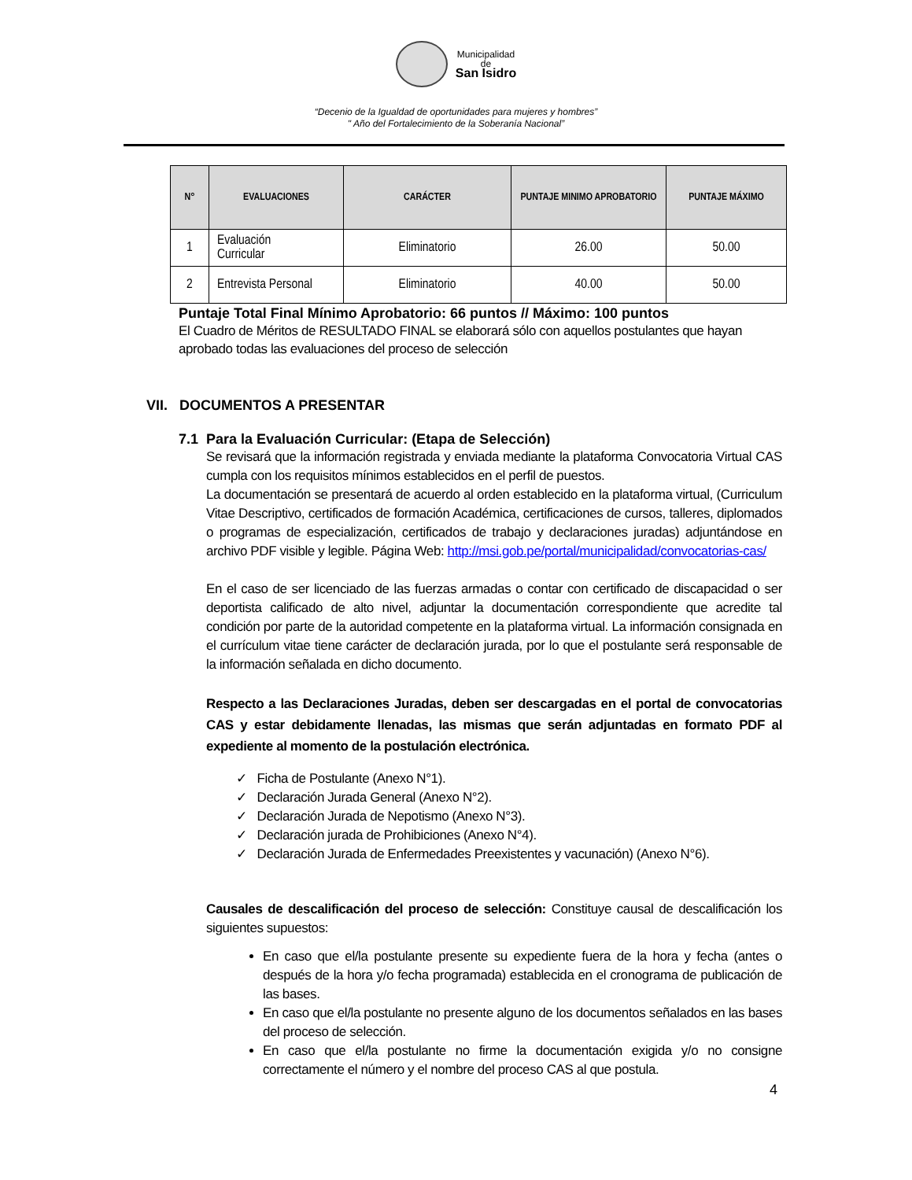Municipalidad
de
San Isidro
“Decenio de la Igualdad de oportunidades para mujeres y hombres”
" Año del Fortalecimiento de la Soberanía Nacional”
| N° | EVALUACIONES | CARÁCTER | PUNTAJE MINIMO APROBATORIO | PUNTAJE MÁXIMO |
| --- | --- | --- | --- | --- |
| 1 | Evaluación Curricular | Eliminatorio | 26.00 | 50.00 |
| 2 | Entrevista Personal | Eliminatorio | 40.00 | 50.00 |
Puntaje Total Final Mínimo Aprobatorio: 66 puntos // Máximo: 100 puntos
El Cuadro de Méritos de RESULTADO FINAL se elaborará sólo con aquellos postulantes que hayan aprobado todas las evaluaciones del proceso de selección
VII. DOCUMENTOS A PRESENTAR
7.1 Para la Evaluación Curricular: (Etapa de Selección)
Se revisará que la información registrada y enviada mediante la plataforma Convocatoria Virtual CAS cumpla con los requisitos mínimos establecidos en el perfil de puestos.
La documentación se presentará de acuerdo al orden establecido en la plataforma virtual, (Curriculum Vitae Descriptivo, certificados de formación Académica, certificaciones de cursos, talleres, diplomados o programas de especialización, certificados de trabajo y declaraciones juradas) adjuntándose en archivo PDF visible y legible. Página Web: http://msi.gob.pe/portal/municipalidad/convocatorias-cas/
En el caso de ser licenciado de las fuerzas armadas o contar con certificado de discapacidad o ser deportista calificado de alto nivel, adjuntar la documentación correspondiente que acredite tal condición por parte de la autoridad competente en la plataforma virtual. La información consignada en el currículum vitae tiene carácter de declaración jurada, por lo que el postulante será responsable de la información señalada en dicho documento.
Respecto a las Declaraciones Juradas, deben ser descargadas en el portal de convocatorias CAS y estar debidamente llenadas, las mismas que serán adjuntadas en formato PDF al expediente al momento de la postulación electrónica.
✓ Ficha de Postulante (Anexo N°1).
✓ Declaración Jurada General (Anexo N°2).
✓ Declaración Jurada de Nepotismo (Anexo N°3).
✓ Declaración jurada de Prohibiciones (Anexo N°4).
✓ Declaración Jurada de Enfermedades Preexistentes y vacunación) (Anexo N°6).
Causales de descalificación del proceso de selección: Constituye causal de descalificación los siguientes supuestos:
En caso que el/la postulante presente su expediente fuera de la hora y fecha (antes o después de la hora y/o fecha programada) establecida en el cronograma de publicación de las bases.
En caso que el/la postulante no presente alguno de los documentos señalados en las bases del proceso de selección.
En caso que el/la postulante no firme la documentación exigida y/o no consigne correctamente el número y el nombre del proceso CAS al que postula.
4